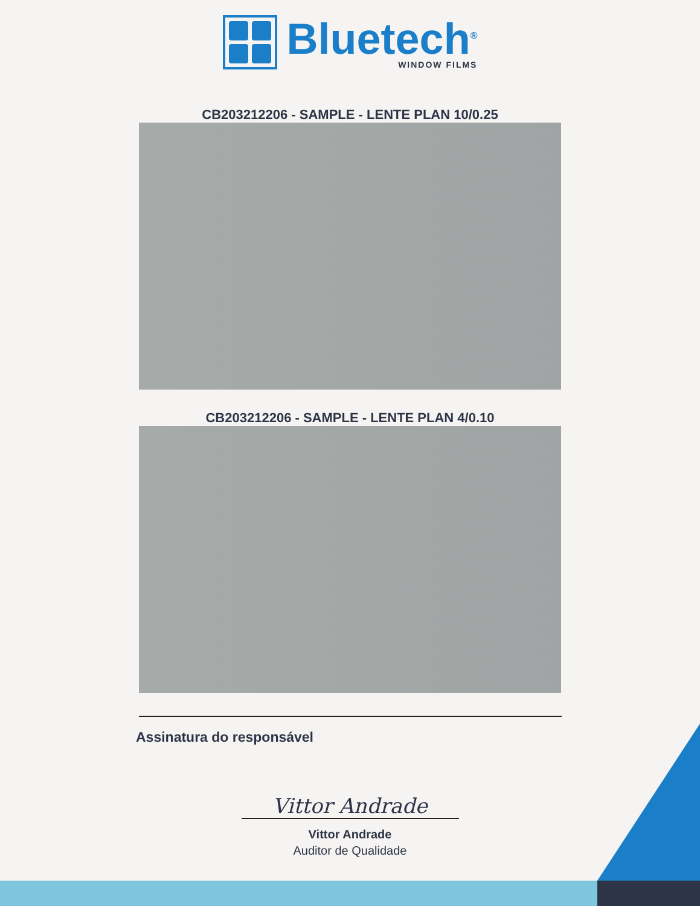Bluetech<sup>®</sup>
WINDOW FILMS
CB203212206 - SAMPLE - LENTE PLAN 10/0.25
CB203212206 - SAMPLE - LENTE PLAN 4/0.10
Assinatura do responsável
Vittor Andrade
Vittor Andrade
Auditor de Qualidade